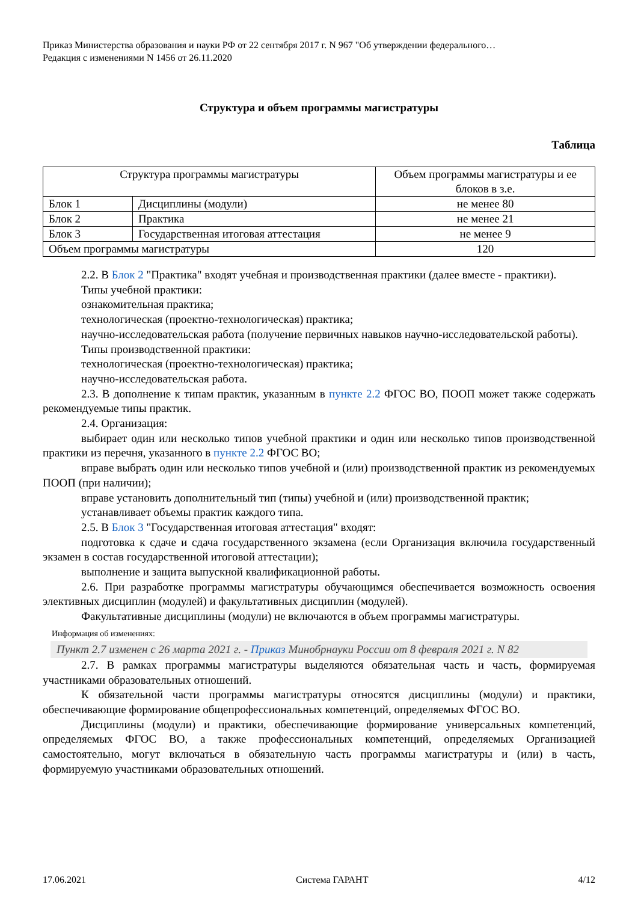Приказ Министерства образования и науки РФ от 22 сентября 2017 г. N 967 "Об утверждении федерального…
Редакция с изменениями N 1456 от 26.11.2020
Структура и объем программы магистратуры
Таблица
| Структура программы магистратуры | | Объем программы магистратуры и ее блоков в з.е. |
| Блок 1 | Дисциплины (модули) | не менее 80 |
| Блок 2 | Практика | не менее 21 |
| Блок 3 | Государственная итоговая аттестация | не менее 9 |
| Объем программы магистратуры | | 120 |
2.2. В Блок 2 "Практика" входят учебная и производственная практики (далее вместе - практики).
Типы учебной практики:
ознакомительная практика;
технологическая (проектно-технологическая) практика;
научно-исследовательская работа (получение первичных навыков научно-исследовательской работы).
Типы производственной практики:
технологическая (проектно-технологическая) практика;
научно-исследовательская работа.
2.3. В дополнение к типам практик, указанным в пункте 2.2 ФГОС ВО, ПООП может также содержать рекомендуемые типы практик.
2.4. Организация:
выбирает один или несколько типов учебной практики и один или несколько типов производственной практики из перечня, указанного в пункте 2.2 ФГОС ВО;
вправе выбрать один или несколько типов учебной и (или) производственной практик из рекомендуемых ПООП (при наличии);
вправе установить дополнительный тип (типы) учебной и (или) производственной практик;
устанавливает объемы практик каждого типа.
2.5. В Блок 3 "Государственная итоговая аттестация" входят:
подготовка к сдаче и сдача государственного экзамена (если Организация включила государственный экзамен в состав государственной итоговой аттестации);
выполнение и защита выпускной квалификационной работы.
2.6. При разработке программы магистратуры обучающимся обеспечивается возможность освоения элективных дисциплин (модулей) и факультативных дисциплин (модулей).
Факультативные дисциплины (модули) не включаются в объем программы магистратуры.
Информация об изменениях:
Пункт 2.7 изменен с 26 марта 2021 г. - Приказ Минобрнауки России от 8 февраля 2021 г. N 82
2.7. В рамках программы магистратуры выделяются обязательная часть и часть, формируемая участниками образовательных отношений.
К обязательной части программы магистратуры относятся дисциплины (модули) и практики, обеспечивающие формирование общепрофессиональных компетенций, определяемых ФГОС ВО.
Дисциплины (модули) и практики, обеспечивающие формирование универсальных компетенций, определяемых ФГОС ВО, а также профессиональных компетенций, определяемых Организацией самостоятельно, могут включаться в обязательную часть программы магистратуры и (или) в часть, формируемую участниками образовательных отношений.
17.06.2021 Система ГАРАНТ 4/12